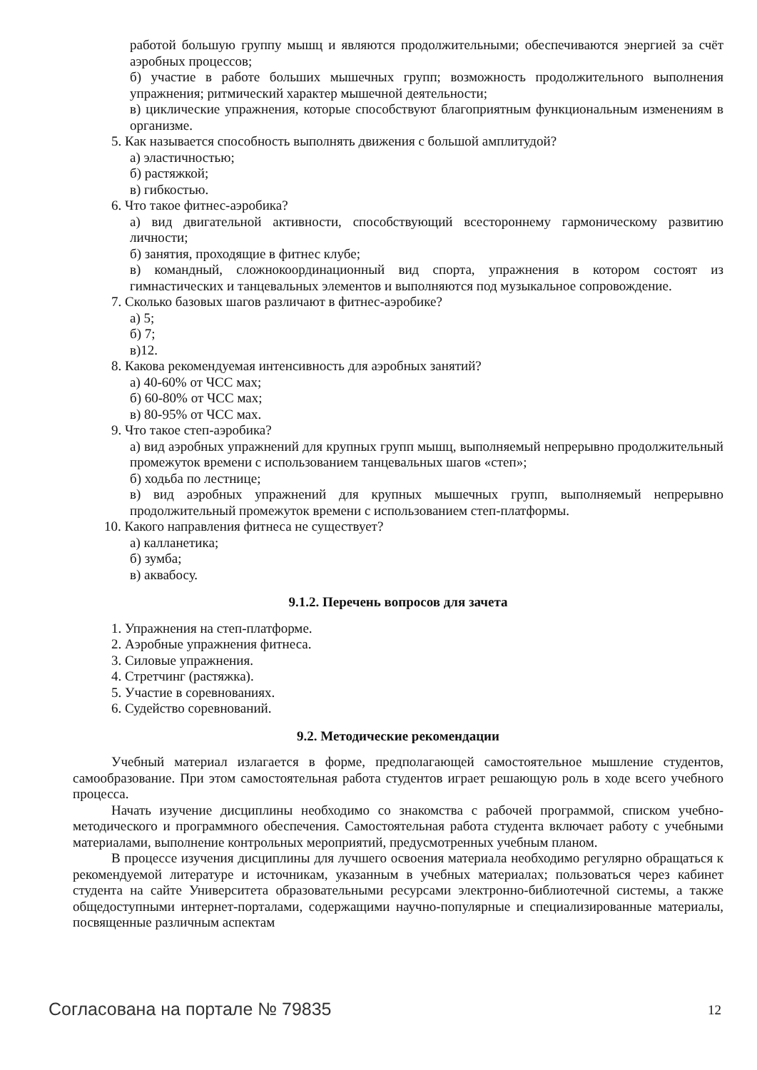работой большую группу мышц и являются продолжительными; обеспечиваются энергией за счёт аэробных процессов;
б) участие в работе больших мышечных групп; возможность продолжительного выполнения упражнения; ритмический характер мышечной деятельности;
в) циклические упражнения, которые способствуют благоприятным функциональным изменениям в организме.
5. Как называется способность выполнять движения с большой амплитудой?
а) эластичностью;
б) растяжкой;
в) гибкостью.
6. Что такое фитнес-аэробика?
а) вид двигательной активности, способствующий всестороннему гармоническому развитию личности;
б) занятия, проходящие в фитнес клубе;
в) командный, сложнокоординационный вид спорта, упражнения в котором состоят из гимнастических и танцевальных элементов и выполняются под музыкальное сопровождение.
7. Сколько базовых шагов различают в фитнес-аэробике?
а) 5;
б) 7;
в)12.
8. Какова рекомендуемая интенсивность для аэробных занятий?
а) 40-60% от ЧСС мах;
б) 60-80% от ЧСС мах;
в) 80-95% от ЧСС мах.
9. Что такое степ-аэробика?
а) вид аэробных упражнений для крупных групп мышц, выполняемый непрерывно продолжительный промежуток времени с использованием танцевальных шагов «степ»;
б) ходьба по лестнице;
в) вид аэробных упражнений для крупных мышечных групп, выполняемый непрерывно продолжительный промежуток времени с использованием степ-платформы.
10. Какого направления фитнеса не существует?
а) калланетика;
б) зумба;
в) аквабосу.
9.1.2. Перечень вопросов для зачета
1. Упражнения на степ-платформе.
2. Аэробные упражнения фитнеса.
3. Силовые упражнения.
4. Стретчинг (растяжка).
5. Участие в соревнованиях.
6. Судейство соревнований.
9.2. Методические рекомендации
Учебный материал излагается в форме, предполагающей самостоятельное мышление студентов, самообразование. При этом самостоятельная работа студентов играет решающую роль в ходе всего учебного процесса.
Начать изучение дисциплины необходимо со знакомства с рабочей программой, списком учебно-методического и программного обеспечения. Самостоятельная работа студента включает работу с учебными материалами, выполнение контрольных мероприятий, предусмотренных учебным планом.
В процессе изучения дисциплины для лучшего освоения материала необходимо регулярно обращаться к рекомендуемой литературе и источникам, указанным в учебных материалах; пользоваться через кабинет студента на сайте Университета образовательными ресурсами электронно-библиотечной системы, а также общедоступными интернет-порталами, содержащими научно-популярные и специализированные материалы, посвященные различным аспектам
Согласована на портале № 79835 12